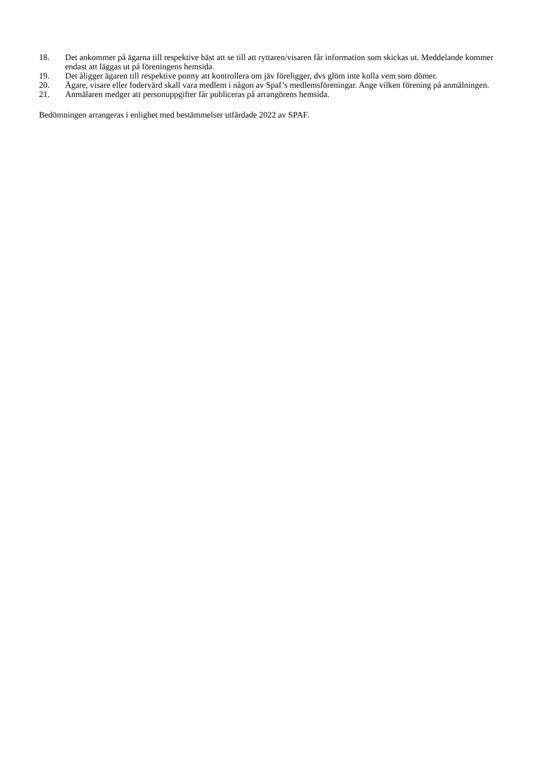18. Det ankommer på ägarna till respektive häst att se till att ryttaren/visaren får information som skickas ut. Meddelande kommer endast att läggas ut på föreningens hemsida.
19. Det åligger ägaren till respektive ponny att kontrollera om jäv föreligger, dvs glöm inte kolla vem som dömer.
20. Ägare, visare eller fodervärd skall vara medlem i någon av Spaf’s medlemsföreningar. Ange vilken förening på anmälningen.
21. Anmälaren medger att personuppgifter får publiceras på arrangörens hemsida.
Bedömningen arrangeras i enlighet med bestämmelser utfärdade 2022 av SPAF.